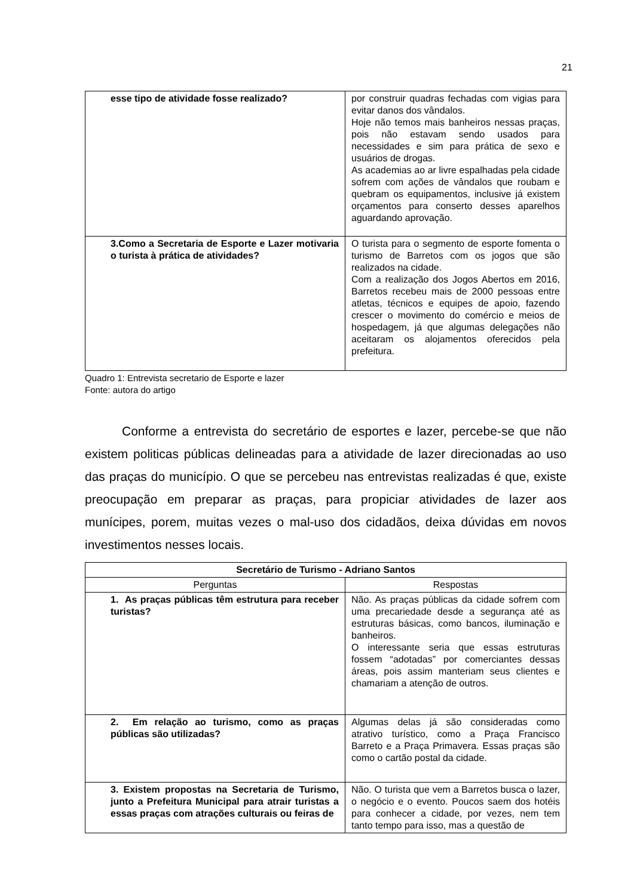21
| esse tipo de atividade fosse realizado? | por construir quadras fechadas com vigias para evitar danos dos vândalos. Hoje não temos mais banheiros nessas praças, pois não estavam sendo usados para necessidades e sim para prática de sexo e usuários de drogas. As academias ao ar livre espalhadas pela cidade sofrem com ações de vândalos que roubam e quebram os equipamentos, inclusive já existem orçamentos para conserto desses aparelhos aguardando aprovação. |
| 3.Como a Secretaria de Esporte e Lazer motivaria o turista à prática de atividades? | O turista para o segmento de esporte fomenta o turismo de Barretos com os jogos que são realizados na cidade. Com a realização dos Jogos Abertos em 2016, Barretos recebeu mais de 2000 pessoas entre atletas, técnicos e equipes de apoio, fazendo crescer o movimento do comércio e meios de hospedagem, já que algumas delegações não aceitaram os alojamentos oferecidos pela prefeitura. |
Quadro 1: Entrevista secretario de Esporte e lazer
Fonte: autora do artigo
Conforme a entrevista do secretário de esportes e lazer, percebe-se que não existem politicas públicas delineadas para a atividade de lazer direcionadas ao uso das praças do município. O que se percebeu nas entrevistas realizadas é que, existe preocupação em preparar as praças, para propiciar atividades de lazer aos munícipes, porem, muitas vezes o mal-uso dos cidadãos, deixa dúvidas em novos investimentos nesses locais.
| Secretário de Turismo - Adriano Santos | |
| --- | --- |
| Perguntas | Respostas |
| 1. As praças públicas têm estrutura para receber turistas? | Não. As praças públicas da cidade sofrem com uma precariedade desde a segurança até as estruturas básicas, como bancos, iluminação e banheiros. O interessante seria que essas estruturas fossem “adotadas” por comerciantes dessas áreas, pois assim manteriam seus clientes e chamariam a atenção de outros. |
| 2. Em relação ao turismo, como as praças públicas são utilizadas? | Algumas delas já são consideradas como atrativo turístico, como a Praça Francisco Barreto e a Praça Primavera. Essas praças são como o cartão postal da cidade. |
| 3. Existem propostas na Secretaria de Turismo, junto a Prefeitura Municipal para atrair turistas a essas praças com atrações culturais ou feiras de | Não. O turista que vem a Barretos busca o lazer, o negócio e o evento. Poucos saem dos hotéis para conhecer a cidade, por vezes, nem tem tanto tempo para isso, mas a questão de |